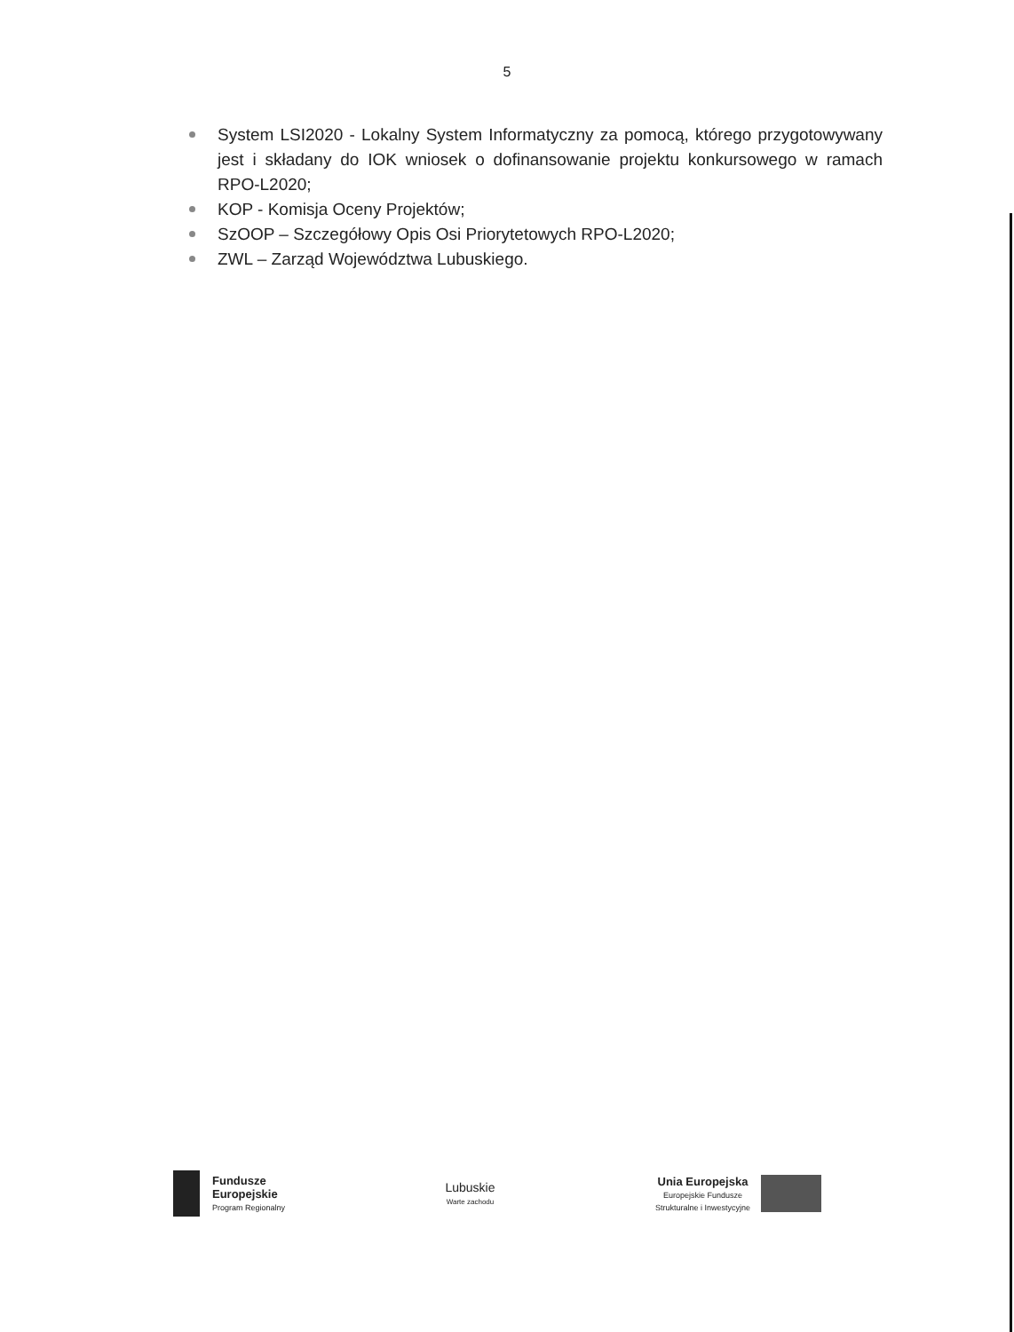5
System LSI2020 - Lokalny System Informatyczny za pomocą, którego przygotowywany jest i składany do IOK wniosek o dofinansowanie projektu konkursowego w ramach RPO-L2020;
KOP - Komisja Oceny Projektów;
SzOOP – Szczegółowy Opis Osi Priorytetowych RPO-L2020;
ZWL – Zarząd Województwa Lubuskiego.
Fundusze
Europejskie
Program Regionalny
Lubuskie
Warte zachodu
Unia Europejska
Europejskie Fundusze
Strukturalne i Inwestycyjne